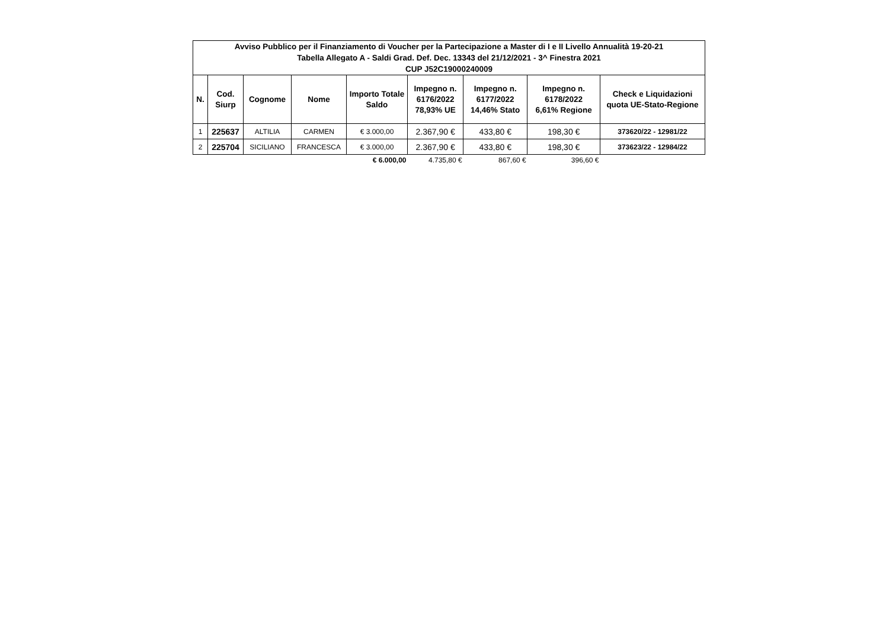| Avviso Pubblico per il Finanziamento di Voucher per la Partecipazione a Master di I e II Livello Annualità 19-20-21 Tabella Allegato A - Saldi Grad. Def. Dec. 13343 del 21/12/2021 - 3^ Finestra 2021 CUP J52C19000240009 | | | | | | | | |
| --- | --- | --- | --- | --- | --- | --- | --- | --- |
| N. | Cod. Siurp | Cognome | Nome | Importo Totale Saldo | Impegno n. 6176/2022 78,93% UE | Impegno n. 6177/2022 14,46% Stato | Impegno n. 6178/2022 6,61% Regione | Check e Liquidazioni quota UE-Stato-Regione |
| 1 | 225637 | ALTILIA | CARMEN | € 3.000,00 | 2.367,90 € | 433,80 € | 198,30 € | 373620/22 - 12981/22 |
| 2 | 225704 | SICILIANO | FRANCESCA | € 3.000,00 | 2.367,90 € | 433,80 € | 198,30 € | 373623/22 - 12984/22 |
| | | | | € 6.000,00 | 4.735,80 € | 867,60 € | 396,60 € | |